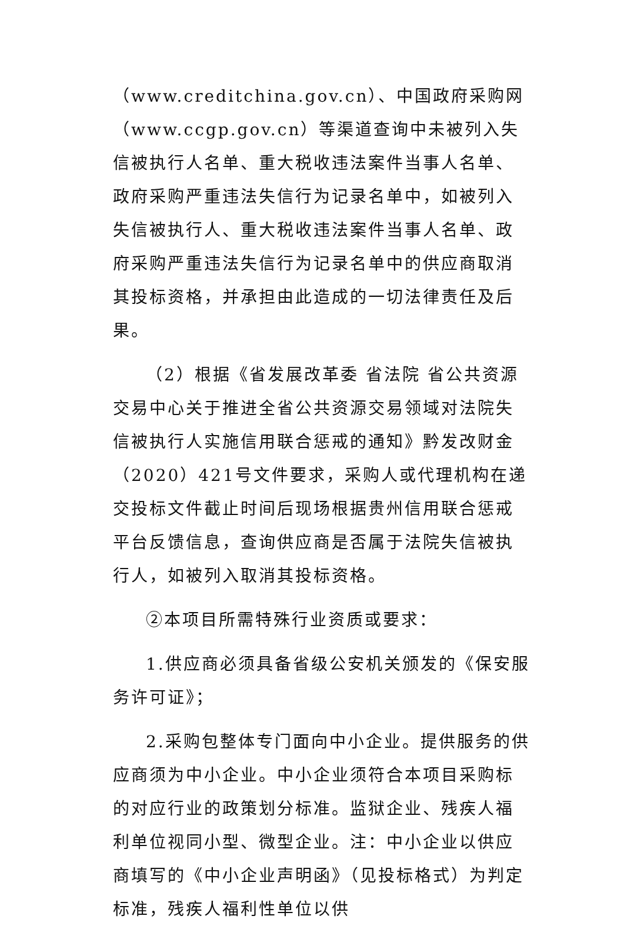（www.creditchina.gov.cn）、中国政府采购网（www.ccgp.gov.cn）等渠道查询中未被列入失信被执行人名单、重大税收违法案件当事人名单、政府采购严重违法失信行为记录名单中，如被列入失信被执行人、重大税收违法案件当事人名单、政府采购严重违法失信行为记录名单中的供应商取消其投标资格，并承担由此造成的一切法律责任及后果。
（2）根据《省发展改革委 省法院 省公共资源交易中心关于推进全省公共资源交易领域对法院失信被执行人实施信用联合惩戒的通知》黔发改财金（2020）421号文件要求，采购人或代理机构在递交投标文件截止时间后现场根据贵州信用联合惩戒平台反馈信息，查询供应商是否属于法院失信被执行人，如被列入取消其投标资格。
②本项目所需特殊行业资质或要求：
1.供应商必须具备省级公安机关颁发的《保安服务许可证》；
2.采购包整体专门面向中小企业。提供服务的供应商须为中小企业。中小企业须符合本项目采购标的对应行业的政策划分标准。监狱企业、残疾人福利单位视同小型、微型企业。注：中小企业以供应商填写的《中小企业声明函》（见投标格式）为判定标准，残疾人福利性单位以供